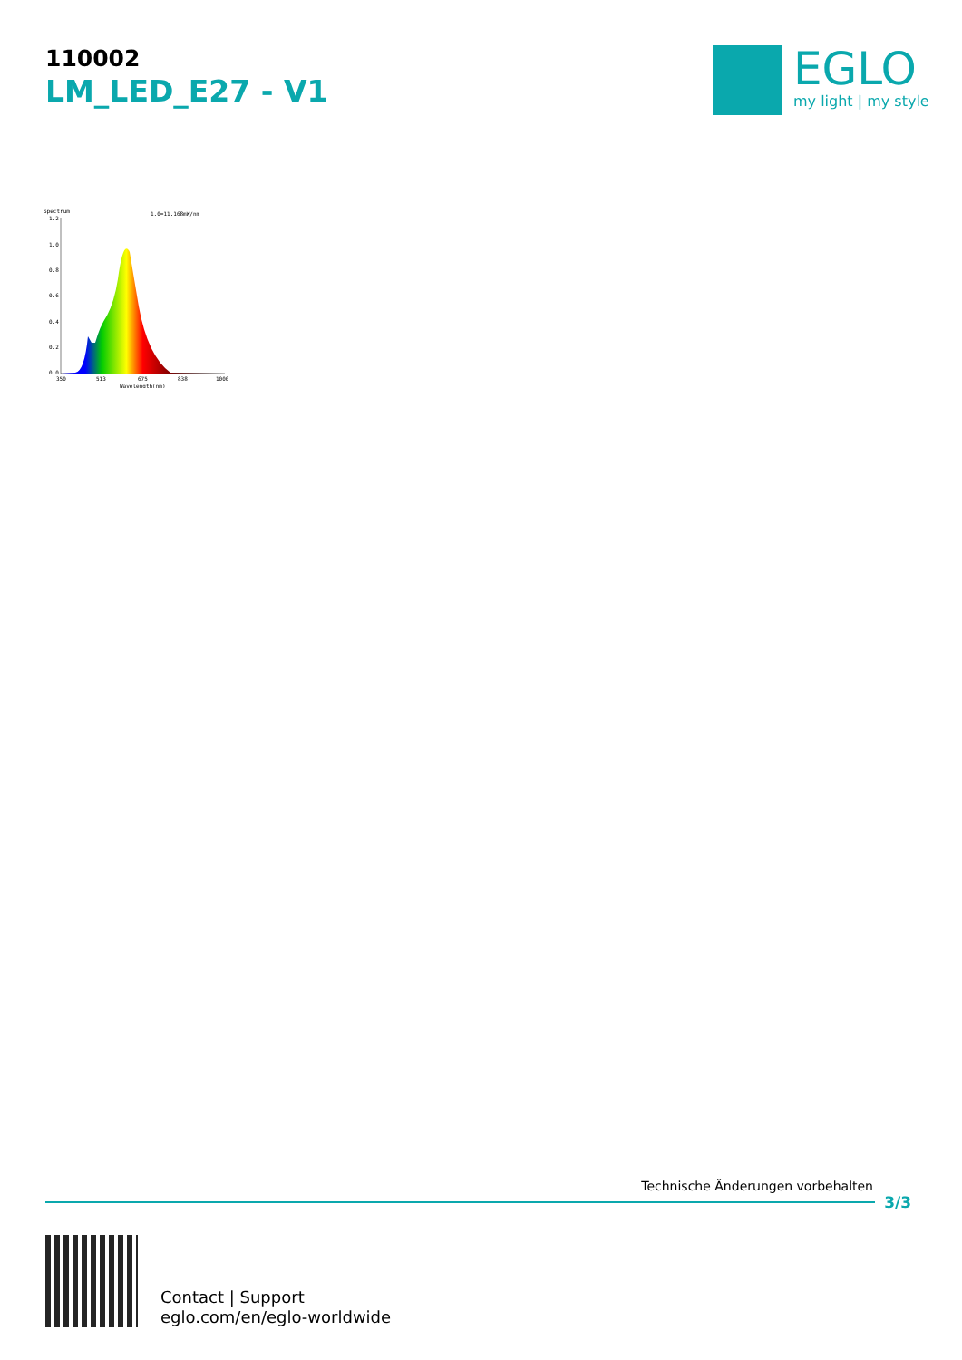110002
LM_LED_E27 - V1
EGLO
my light | my style
Spectrum
1.0=11.168mW/nm
1.2
1.0
0.8
0.6
0.4
0.2
0.0
350
513
675
838
1000
Wavelength(nm)
Technische Änderungen vorbehalten
3/3
Contact | Support
eglo.com/en/eglo-worldwide